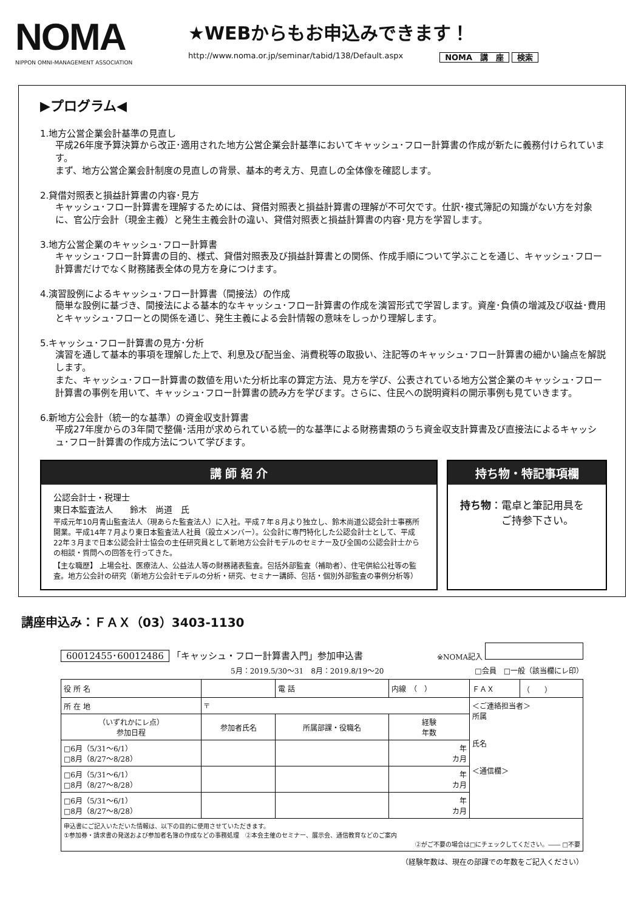NOMA
NIPPON OMNI-MANAGEMENT ASSOCIATION
★WEBからもお申込みできます！
http://www.noma.or.jp/seminar/tabid/138/Default.aspx NOMA　講　座 検索
▶プログラム◀
1.地方公営企業会計基準の見直し
平成26年度予算決算から改正･適用された地方公営企業会計基準においてキャッシュ･フロー計算書の作成が新たに義務付けられています。
まず、地方公営企業会計制度の見直しの背景、基本的考え方、見直しの全体像を確認します。
2.貸借対照表と損益計算書の内容･見方
キャッシュ･フロー計算書を理解するためには、貸借対照表と損益計算書の理解が不可欠です。仕訳･複式簿記の知識がない方を対象に、官公庁会計（現金主義）と発生主義会計の違い、貸借対照表と損益計算書の内容･見方を学習します。
3.地方公営企業のキャッシュ･フロー計算書
キャッシュ･フロー計算書の目的、様式、貸借対照表及び損益計算書との関係、作成手順について学ぶことを通じ、キャッシュ･フロー計算書だけでなく財務諸表全体の見方を身につけます。
4.演習設例によるキャッシュ･フロー計算書（間接法）の作成
簡単な設例に基づき、間接法による基本的なキャッシュ･フロー計算書の作成を演習形式で学習します。資産･負債の増減及び収益･費用とキャッシュ･フローとの関係を通じ、発生主義による会計情報の意味をしっかり理解します。
5.キャッシュ･フロー計算書の見方･分析
演習を通して基本的事項を理解した上で、利息及び配当金、消費税等の取扱い、注記等のキャッシュ･フロー計算書の細かい論点を解説します。
また、キャッシュ･フロー計算書の数値を用いた分析比率の算定方法、見方を学び、公表されている地方公営企業のキャッシュ･フロー計算書の事例を用いて、キャッシュ･フロー計算書の読み方を学びます。さらに、住民への説明資料の開示事例も見ていきます。
6.新地方公会計（統一的な基準）の資金収支計算書
平成27年度からの3年間で整備･活用が求められている統一的な基準による財務書類のうち資金収支計算書及び直接法によるキャッシュ･フロー計算書の作成方法について学びます。
講 師 紹 介
公認会計士・税理士
東日本監査法人　　鈴木　尚道　氏
平成元年10月青山監査法人（現あらた監査法人）に入社。平成７年８月より独立し、鈴木尚道公認会計士事務所開業。平成14年７月より東日本監査法人社員（設立メンバー）。公会計に専門特化した公認会計士として、平成22年３月まで日本公認会計士協会の主任研究員として新地方公会計モデルのセミナー及び全国の公認会計士からの相談・質問への回答を行ってきた。
【主な職歴】 上場会社、医療法人、公益法人等の財務諸表監査。包括外部監査（補助者）、住宅供給公社等の監査。地方公会計の研究（新地方公会計モデルの分析・研究、セミナー講師、包括・個別外部監査の事例分析等）
持ち物・特記事項欄
持ち物：電卓と筆記用具を
　　　　ご持参下さい。
講座申込み：ＦＡＸ（03）3403-1130
60012455･60012486 「キャッシュ・フロー計算書入門」参加申込書 ※NOMA記入
5月：2019.5/30～31　8月：2019.8/19～20 □会員　□一般（該当欄にレ印）
| 役 所 名 | | | 電 話 | 内線 （ ） | ＦＡＸ | （ ） |
| 所 在 地 | 〒 | | | | ＜ご連絡担当者＞ 所属 氏名 ＜通信欄＞ | |
| （いずれかにレ点） 参加日程 | 参加者氏名 | 所属部課・役職名 | | 経験 年数 | | |
| □6月（5/31～6/1） □8月（8/27～8/28） | | | | 年 カ月 | | |
| □6月（5/31～6/1） □8月（8/27～8/28） | | | | 年 カ月 | | |
| □6月（5/31～6/1） □8月（8/27～8/28） | | | | 年 カ月 | | |
| 申込書にご記入いただいた情報は、以下の目的に使用させていただきます。 ①参加券・請求書の発送および参加者名簿の作成などの事務処理 ②本会主催のセミナー、展示会、通信教育などのご案内 ②がご不要の場合は□にチェックしてください。―― □不要 | | | | | | |
（経験年数は、現在の部課での年数をご記入ください）